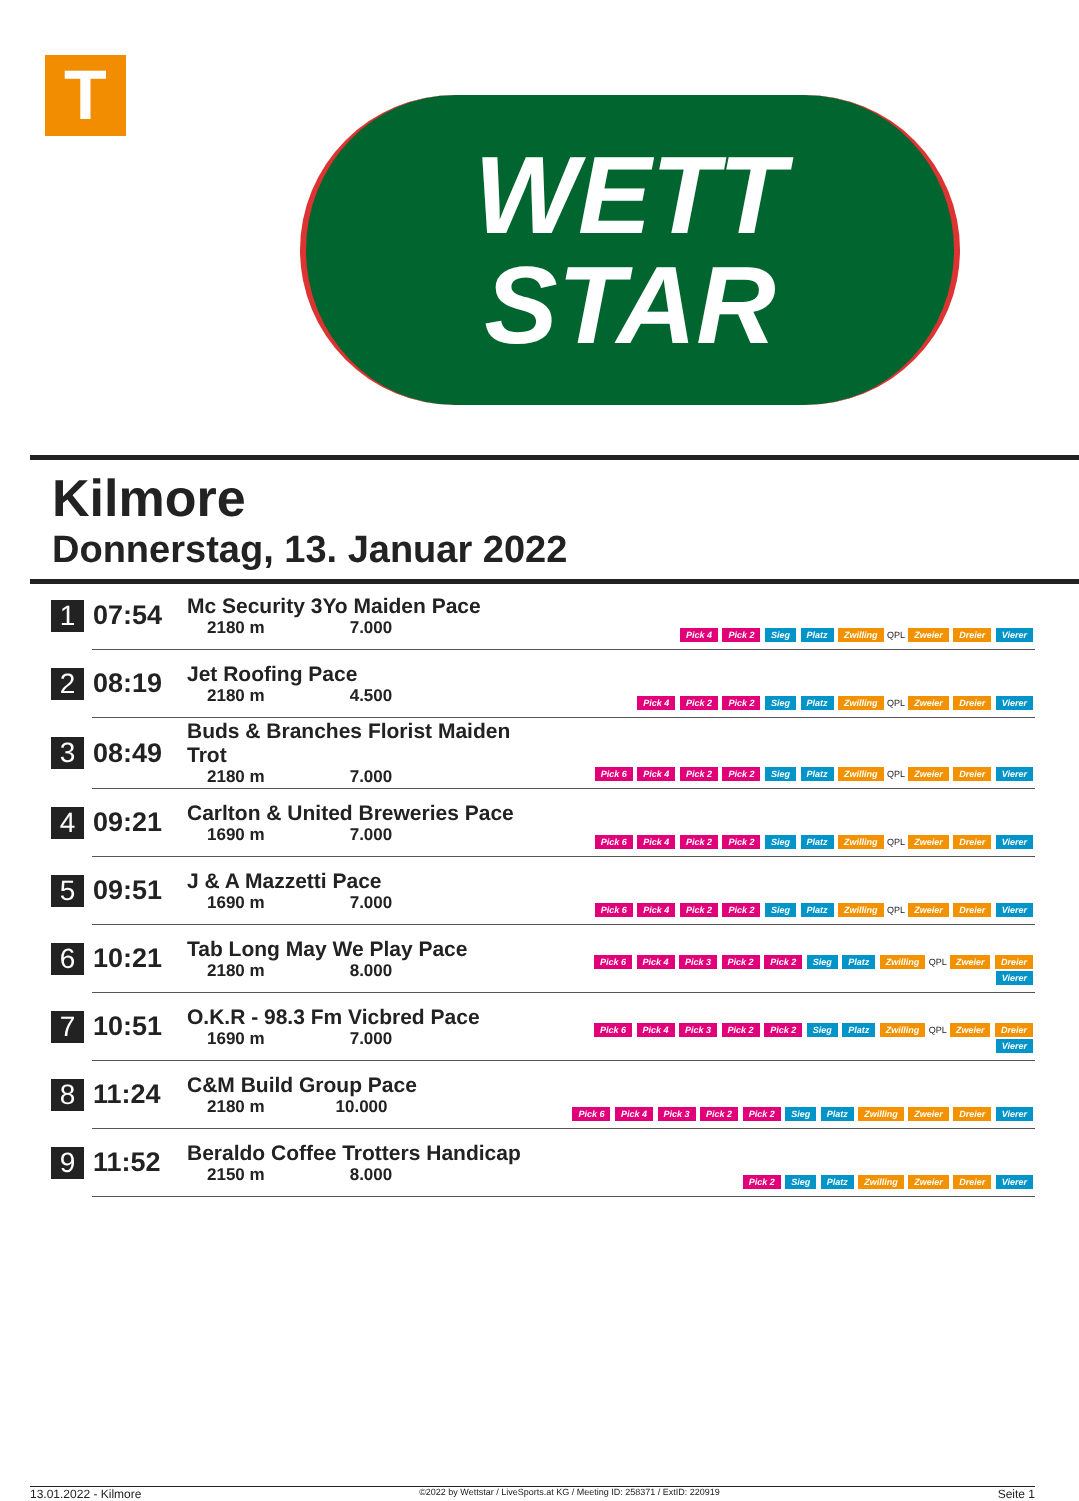T
WETT
STAR
Kilmore
Donnerstag, 13. Januar 2022
| 1 | 07:54 | Mc Security 3Yo Maiden Pace 2180 m 7.000 | Pick 4 Pick 2 Sieg Platz Zwilling QPL Zweier Dreier Vierer |
| 2 | 08:19 | Jet Roofing Pace 2180 m 4.500 | Pick 4 Pick 2 Pick 2 Sieg Platz Zwilling QPL Zweier Dreier Vierer |
| 3 | 08:49 | Buds & Branches Florist Maiden Trot 2180 m 7.000 | Pick 6 Pick 4 Pick 2 Pick 2 Sieg Platz Zwilling QPL Zweier Dreier Vierer |
| 4 | 09:21 | Carlton & United Breweries Pace 1690 m 7.000 | Pick 6 Pick 4 Pick 2 Pick 2 Sieg Platz Zwilling QPL Zweier Dreier Vierer |
| 5 | 09:51 | J & A Mazzetti Pace 1690 m 7.000 | Pick 6 Pick 4 Pick 2 Pick 2 Sieg Platz Zwilling QPL Zweier Dreier Vierer |
| 6 | 10:21 | Tab Long May We Play Pace 2180 m 8.000 | Pick 6 Pick 4 Pick 3 Pick 2 Pick 2 Sieg Platz Zwilling QPL Zweier Dreier Vierer |
| 7 | 10:51 | O.K.R - 98.3 Fm Vicbred Pace 1690 m 7.000 | Pick 6 Pick 4 Pick 3 Pick 2 Pick 2 Sieg Platz Zwilling QPL Zweier Dreier Vierer |
| 8 | 11:24 | C&M Build Group Pace 2180 m 10.000 | Pick 6 Pick 4 Pick 3 Pick 2 Pick 2 Sieg Platz Zwilling Zweier Dreier Vierer |
| 9 | 11:52 | Beraldo Coffee Trotters Handicap 2150 m 8.000 | Pick 2 Sieg Platz Zwilling Zweier Dreier Vierer |
13.01.2022 - Kilmore ©2022 by Wettstar / LiveSports.at KG / Meeting ID: 258371 / ExtID: 220919 Seite 1